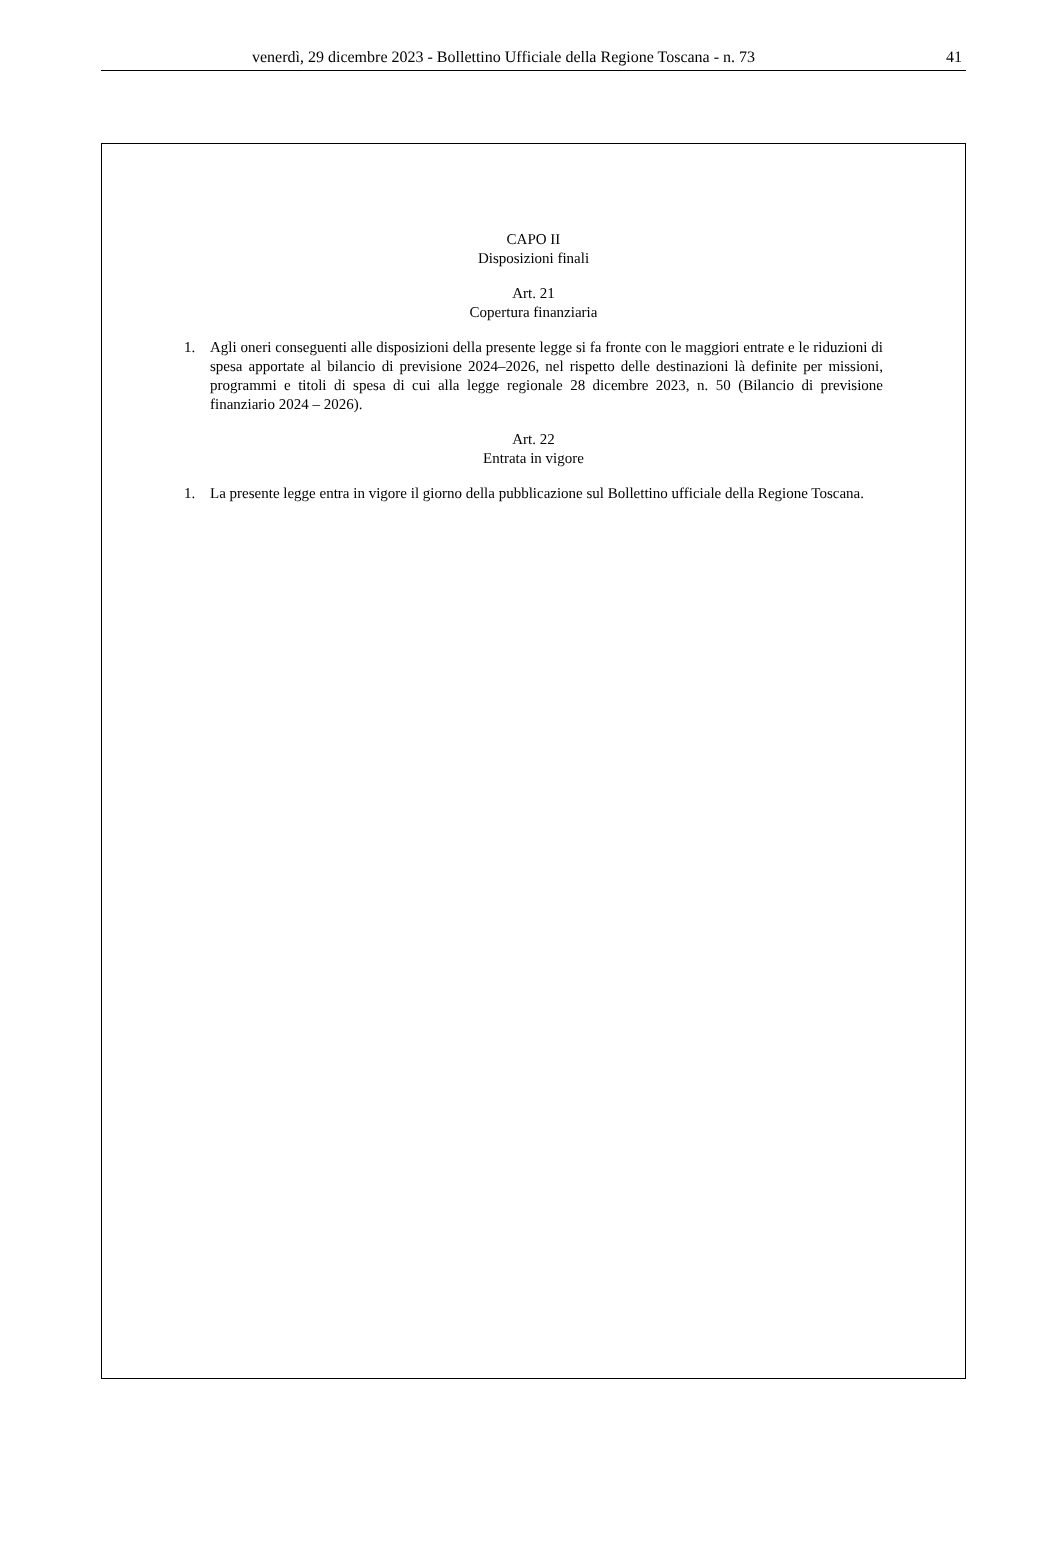venerdì, 29 dicembre 2023 - Bollettino Ufficiale della Regione Toscana - n. 73
41
CAPO II
Disposizioni finali
Art. 21
Copertura finanziaria
1. Agli oneri conseguenti alle disposizioni della presente legge si fa fronte con le maggiori entrate e le riduzioni di spesa apportate al bilancio di previsione 2024–2026, nel rispetto delle destinazioni là definite per missioni, programmi e titoli di spesa di cui alla legge regionale 28 dicembre 2023, n. 50 (Bilancio di previsione finanziario 2024 – 2026).
Art. 22
Entrata in vigore
1. La presente legge entra in vigore il giorno della pubblicazione sul Bollettino ufficiale della Regione Toscana.